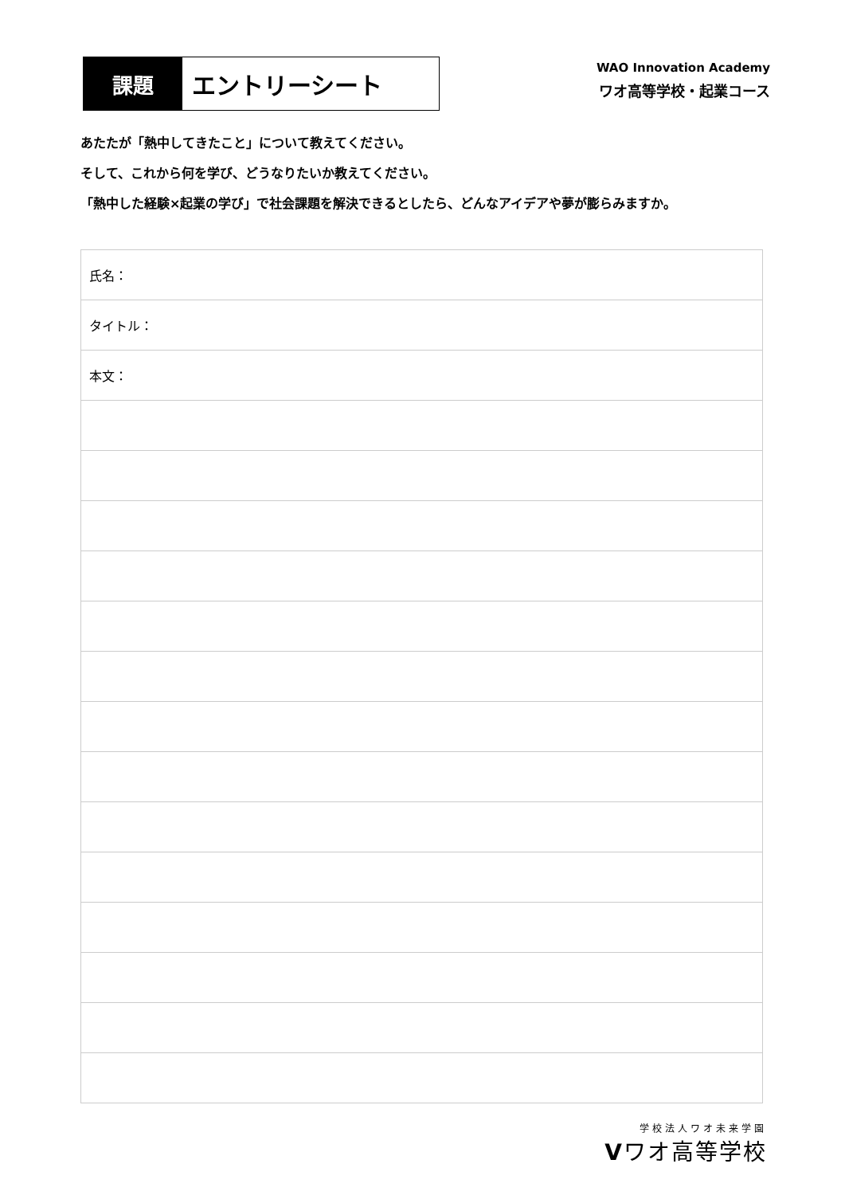課題
エントリーシート
WAO Innovation Academy
ワオ高等学校・起業コース
あたたが「熱中してきたこと」について教えてください。
そして、これから何を学び、どうなりたいか教えてください。
「熱中した経験×起業の学び」で社会課題を解決できるとしたら、どんなアイデアや夢が膨らみますか。
| 氏名： |
| タイトル： |
| 本文： |
学校法人ワオ未来学園
Vワオ高等学校